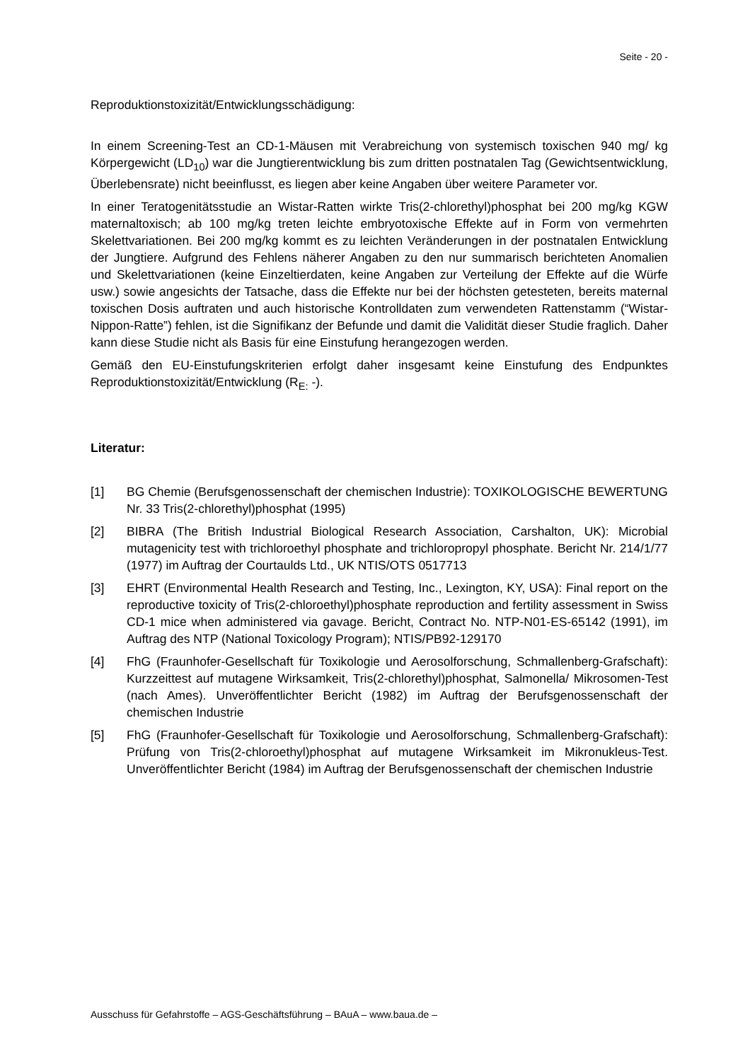Seite - 20 -
Reproduktionstoxizität/Entwicklungsschädigung:
In einem Screening-Test an CD-1-Mäusen mit Verabreichung von systemisch toxischen 940 mg/ kg Körpergewicht (LD<sub>10</sub>) war die Jungtierentwicklung bis zum dritten postnatalen Tag (Gewichtsentwicklung, Überlebensrate) nicht beeinflusst, es liegen aber keine Angaben über weitere Parameter vor.
In einer Teratogenitätsstudie an Wistar-Ratten wirkte Tris(2-chlorethyl)phosphat bei 200 mg/kg KGW maternaltoxisch; ab 100 mg/kg treten leichte embryotoxische Effekte auf in Form von vermehrten Skelettvariationen. Bei 200 mg/kg kommt es zu leichten Veränderungen in der postnatalen Entwicklung der Jungtiere. Aufgrund des Fehlens näherer Angaben zu den nur summarisch berichteten Anomalien und Skelettvariationen (keine Einzeltierdaten, keine Angaben zur Verteilung der Effekte auf die Würfe usw.) sowie angesichts der Tatsache, dass die Effekte nur bei der höchsten getesteten, bereits maternal toxischen Dosis auftraten und auch historische Kontrolldaten zum verwendeten Rattenstamm (“Wistar-Nippon-Ratte”) fehlen, ist die Signifikanz der Befunde und damit die Validität dieser Studie fraglich. Daher kann diese Studie nicht als Basis für eine Einstufung herangezogen werden.
Gemäß den EU-Einstufungskriterien erfolgt daher insgesamt keine Einstufung des Endpunktes Reproduktionstoxizität/Entwicklung (R<sub>E:</sub> -).
Literatur:
[1] BG Chemie (Berufsgenossenschaft der chemischen Industrie): TOXIKOLOGISCHE BEWERTUNG Nr. 33 Tris(2-chlorethyl)phosphat (1995)
[2] BIBRA (The British Industrial Biological Research Association, Carshalton, UK): Microbial mutagenicity test with trichloroethyl phosphate and trichloropropyl phosphate. Bericht Nr. 214/1/77 (1977) im Auftrag der Courtaulds Ltd., UK NTIS/OTS 0517713
[3] EHRT (Environmental Health Research and Testing, Inc., Lexington, KY, USA): Final report on the reproductive toxicity of Tris(2-chloroethyl)phosphate reproduction and fertility assessment in Swiss CD-1 mice when administered via gavage. Bericht, Contract No. NTP-N01-ES-65142 (1991), im Auftrag des NTP (National Toxicology Program); NTIS/PB92-129170
[4] FhG (Fraunhofer-Gesellschaft für Toxikologie und Aerosolforschung, Schmallenberg-Grafschaft): Kurzzeittest auf mutagene Wirksamkeit, Tris(2-chlorethyl)phosphat, Salmonella/ Mikrosomen-Test (nach Ames). Unveröffentlichter Bericht (1982) im Auftrag der Berufsgenossenschaft der chemischen Industrie
[5] FhG (Fraunhofer-Gesellschaft für Toxikologie und Aerosolforschung, Schmallenberg-Grafschaft): Prüfung von Tris(2-chloroethyl)phosphat auf mutagene Wirksamkeit im Mikronukleus-Test. Unveröffentlichter Bericht (1984) im Auftrag der Berufsgenossenschaft der chemischen Industrie
Ausschuss für Gefahrstoffe – AGS-Geschäftsführung – BAuA – www.baua.de –